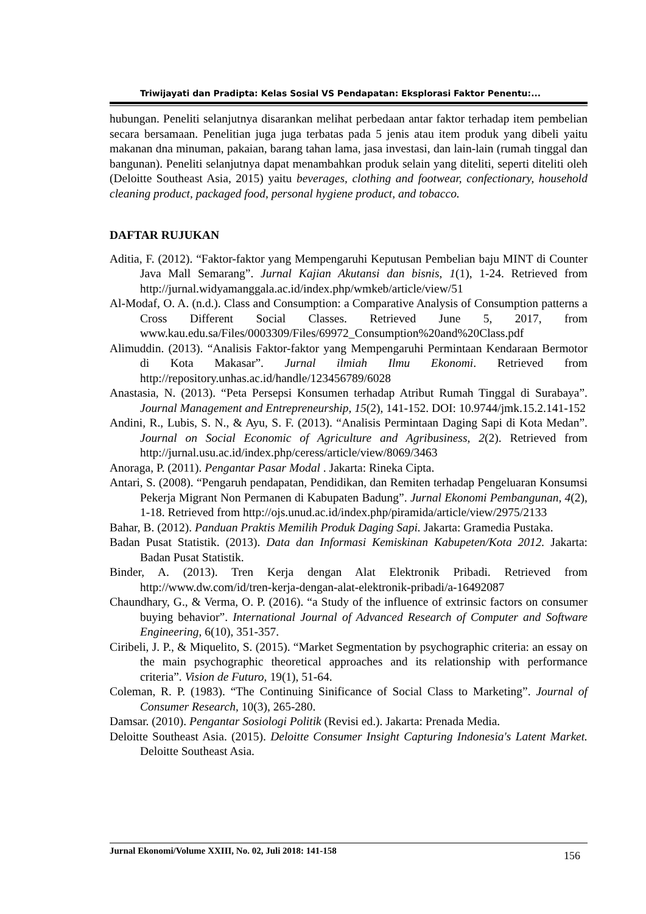Triwijayati dan Pradipta: Kelas Sosial VS Pendapatan: Eksplorasi Faktor Penentu:...
hubungan. Peneliti selanjutnya disarankan melihat perbedaan antar faktor terhadap item pembelian secara bersamaan. Penelitian juga juga terbatas pada 5 jenis atau item produk yang dibeli yaitu makanan dna minuman, pakaian, barang tahan lama, jasa investasi, dan lain-lain (rumah tinggal dan bangunan). Peneliti selanjutnya dapat menambahkan produk selain yang diteliti, seperti diteliti oleh (Deloitte Southeast Asia, 2015) yaitu beverages, clothing and footwear, confectionary, household cleaning product, packaged food, personal hygiene product, and tobacco.
DAFTAR RUJUKAN
Aditia, F. (2012). “Faktor-faktor yang Mempengaruhi Keputusan Pembelian baju MINT di Counter Java Mall Semarang”. Jurnal Kajian Akutansi dan bisnis, 1(1), 1-24. Retrieved from http://jurnal.widyamanggala.ac.id/index.php/wmkeb/article/view/51
Al-Modaf, O. A. (n.d.). Class and Consumption: a Comparative Analysis of Consumption patterns a Cross Different Social Classes. Retrieved June 5, 2017, from www.kau.edu.sa/Files/0003309/Files/69972_Consumption%20and%20Class.pdf
Alimuddin. (2013). “Analisis Faktor-faktor yang Mempengaruhi Permintaan Kendaraan Bermotor di Kota Makasar”. Jurnal ilmiah Ilmu Ekonomi. Retrieved from http://repository.unhas.ac.id/handle/123456789/6028
Anastasia, N. (2013). “Peta Persepsi Konsumen terhadap Atribut Rumah Tinggal di Surabaya”. Journal Management and Entrepreneurship, 15(2), 141-152. DOI: 10.9744/jmk.15.2.141-152
Andini, R., Lubis, S. N., & Ayu, S. F. (2013). “Analisis Permintaan Daging Sapi di Kota Medan”. Journal on Social Economic of Agriculture and Agribusiness, 2(2). Retrieved from http://jurnal.usu.ac.id/index.php/ceress/article/view/8069/3463
Anoraga, P. (2011). Pengantar Pasar Modal . Jakarta: Rineka Cipta.
Antari, S. (2008). “Pengaruh pendapatan, Pendidikan, dan Remiten terhadap Pengeluaran Konsumsi Pekerja Migrant Non Permanen di Kabupaten Badung”. Jurnal Ekonomi Pembangunan, 4(2), 1-18. Retrieved from http://ojs.unud.ac.id/index.php/piramida/article/view/2975/2133
Bahar, B. (2012). Panduan Praktis Memilih Produk Daging Sapi. Jakarta: Gramedia Pustaka.
Badan Pusat Statistik. (2013). Data dan Informasi Kemiskinan Kabupeten/Kota 2012. Jakarta: Badan Pusat Statistik.
Binder, A. (2013). Tren Kerja dengan Alat Elektronik Pribadi. Retrieved from http://www.dw.com/id/tren-kerja-dengan-alat-elektronik-pribadi/a-16492087
Chaundhary, G., & Verma, O. P. (2016). “a Study of the influence of extrinsic factors on consumer buying behavior”. International Journal of Advanced Research of Computer and Software Engineering, 6(10), 351-357.
Ciribeli, J. P., & Miquelito, S. (2015). “Market Segmentation by psychographic criteria: an essay on the main psychographic theoretical approaches and its relationship with performance criteria”. Vision de Futuro, 19(1), 51-64.
Coleman, R. P. (1983). “The Continuing Sinificance of Social Class to Marketing”. Journal of Consumer Research, 10(3), 265-280.
Damsar. (2010). Pengantar Sosiologi Politik (Revisi ed.). Jakarta: Prenada Media.
Deloitte Southeast Asia. (2015). Deloitte Consumer Insight Capturing Indonesia's Latent Market. Deloitte Southeast Asia.
Jurnal Ekonomi/Volume XXIII, No. 02, Juli 2018: 141-158 156